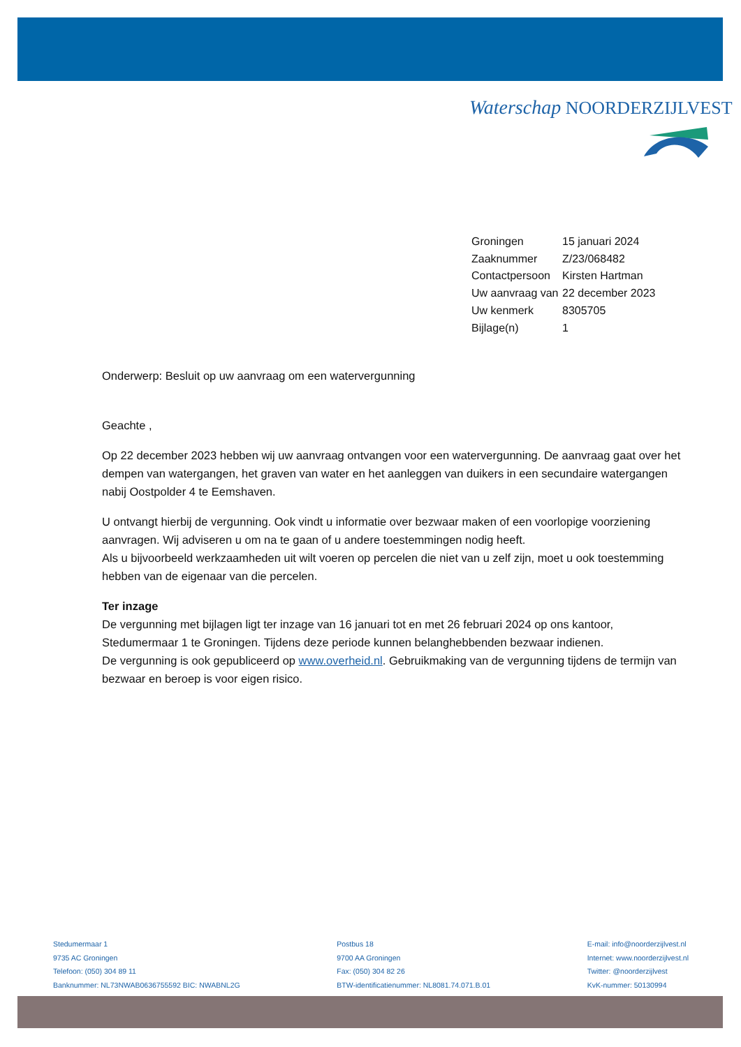Waterschap NOORDERZIJLVEST
| Groningen | 15 januari 2024 |
| Zaaknummer | Z/23/068482 |
| Contactpersoon | Kirsten Hartman |
| Uw aanvraag van | 22 december 2023 |
| Uw kenmerk | 8305705 |
| Bijlage(n) | 1 |
Onderwerp: Besluit op uw aanvraag om een watervergunning
Geachte ,
Op 22 december 2023 hebben wij uw aanvraag ontvangen voor een watervergunning. De aanvraag gaat over het dempen van watergangen, het graven van water en het aanleggen van duikers in een secundaire watergangen nabij Oostpolder 4 te Eemshaven.
U ontvangt hierbij de vergunning. Ook vindt u informatie over bezwaar maken of een voorlopige voorziening aanvragen. Wij adviseren u om na te gaan of u andere toestemmingen nodig heeft.
Als u bijvoorbeeld werkzaamheden uit wilt voeren op percelen die niet van u zelf zijn, moet u ook toestemming hebben van de eigenaar van die percelen.
Ter inzage
De vergunning met bijlagen ligt ter inzage van 16 januari tot en met 26 februari 2024 op ons kantoor, Stedumermaar 1 te Groningen. Tijdens deze periode kunnen belanghebbenden bezwaar indienen.
De vergunning is ook gepubliceerd op www.overheid.nl. Gebruikmaking van de vergunning tijdens de termijn van bezwaar en beroep is voor eigen risico.
Stedumermaar 1
9735 AC Groningen
Telefoon: (050) 304 89 11
Banknummer: NL73NWAB0636755592 BIC: NWABNL2G
Postbus 18
9700 AA Groningen
Fax: (050) 304 82 26
BTW-identificatienummer: NL8081.74.071.B.01
E-mail: info@noorderzijlvest.nl
Internet: www.noorderzijlvest.nl
Twitter: @noorderzijlvest
KvK-nummer: 50130994